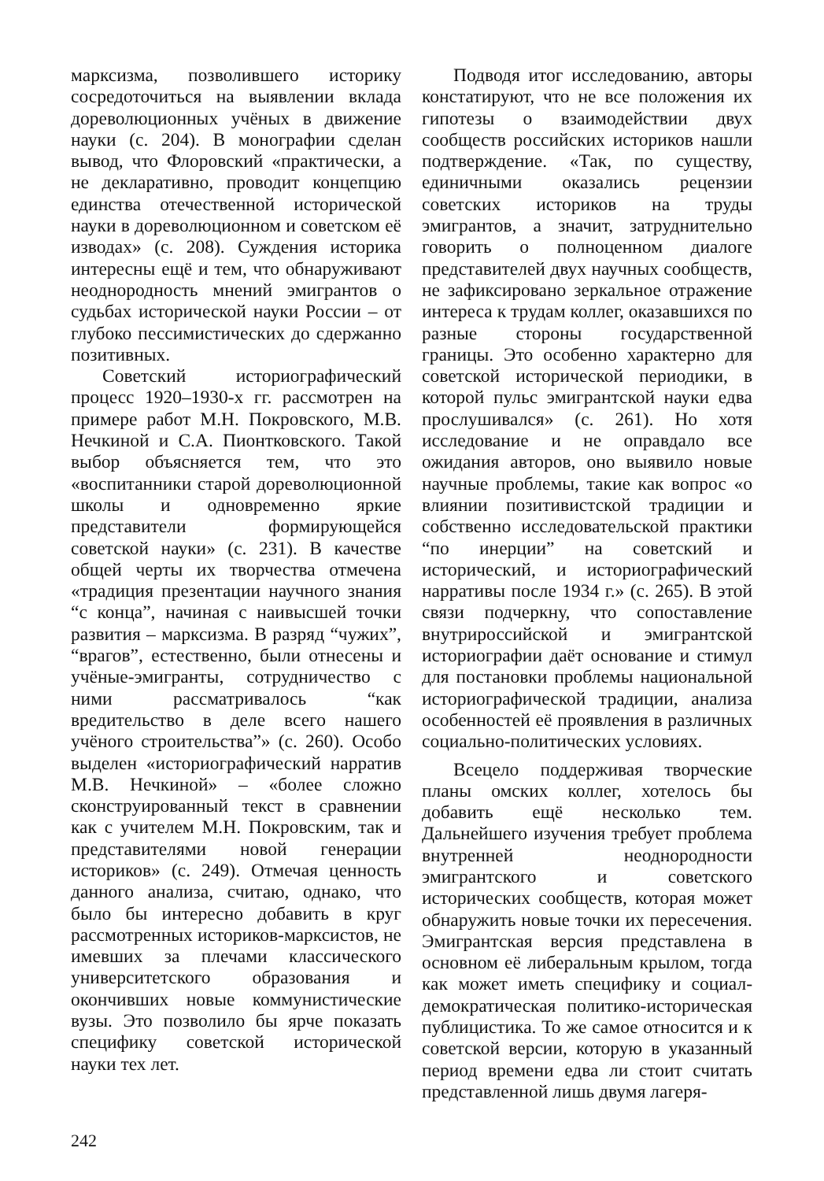марксизма, позволившего историку сосредоточиться на выявлении вклада дореволюционных учёных в движение науки (с. 204). В монографии сделан вывод, что Флоровский «практически, а не декларативно, проводит концепцию единства отечественной исторической науки в дореволюционном и советском её изводах» (с. 208). Суждения историка интересны ещё и тем, что обнаруживают неоднородность мнений эмигрантов о судьбах исторической науки России – от глубоко пессимистических до сдержанно позитивных.
Советский историографический процесс 1920–1930-х гг. рассмотрен на примере работ М.Н. Покровского, М.В. Нечкиной и С.А. Пионтковского. Такой выбор объясняется тем, что это «воспитанники старой дореволюционной школы и одновременно яркие представители формирующейся советской науки» (с. 231). В качестве общей черты их творчества отмечена «традиция презентации научного знания “с конца”, начиная с наивысшей точки развития – марксизма. В разряд “чужих”, “врагов”, естественно, были отнесены и учёные-эмигранты, сотрудничество с ними рассматривалось “как вредительство в деле всего нашего учёного строительства”» (с. 260). Особо выделен «историографический нарратив М.В. Нечкиной» – «более сложно сконструированный текст в сравнении как с учителем М.Н. Покровским, так и представителями новой генерации историков» (с. 249). Отмечая ценность данного анализа, считаю, однако, что было бы интересно добавить в круг рассмотренных историков-марксистов, не имевших за плечами классического университетского образования и окончивших новые коммунистические вузы. Это позволило бы ярче показать специфику советской исторической науки тех лет.
Подводя итог исследованию, авторы констатируют, что не все положения их гипотезы о взаимодействии двух сообществ российских историков нашли подтверждение. «Так, по существу, единичными оказались рецензии советских историков на труды эмигрантов, а значит, затруднительно говорить о полноценном диалоге представителей двух научных сообществ, не зафиксировано зеркальное отражение интереса к трудам коллег, оказавшихся по разные стороны государственной границы. Это особенно характерно для советской исторической периодики, в которой пульс эмигрантской науки едва прослушивался» (с. 261). Но хотя исследование и не оправдало все ожидания авторов, оно выявило новые научные проблемы, такие как вопрос «о влиянии позитивистской традиции и собственно исследовательской практики “по инерции” на советский и исторический, и историографический нарративы после 1934 г.» (с. 265). В этой связи подчеркну, что сопоставление внутрироссийской и эмигрантской историографии даёт основание и стимул для постановки проблемы национальной историографической традиции, анализа особенностей её проявления в различных социально-политических условиях.
Всецело поддерживая творческие планы омских коллег, хотелось бы добавить ещё несколько тем. Дальнейшего изучения требует проблема внутренней неоднородности эмигрантского и советского исторических сообществ, которая может обнаружить новые точки их пересечения. Эмигрантская версия представлена в основном её либеральным крылом, тогда как может иметь специфику и социал-демократическая политико-историческая публицистика. То же самое относится и к советской версии, которую в указанный период времени едва ли стоит считать представленной лишь двумя лагеря-
242